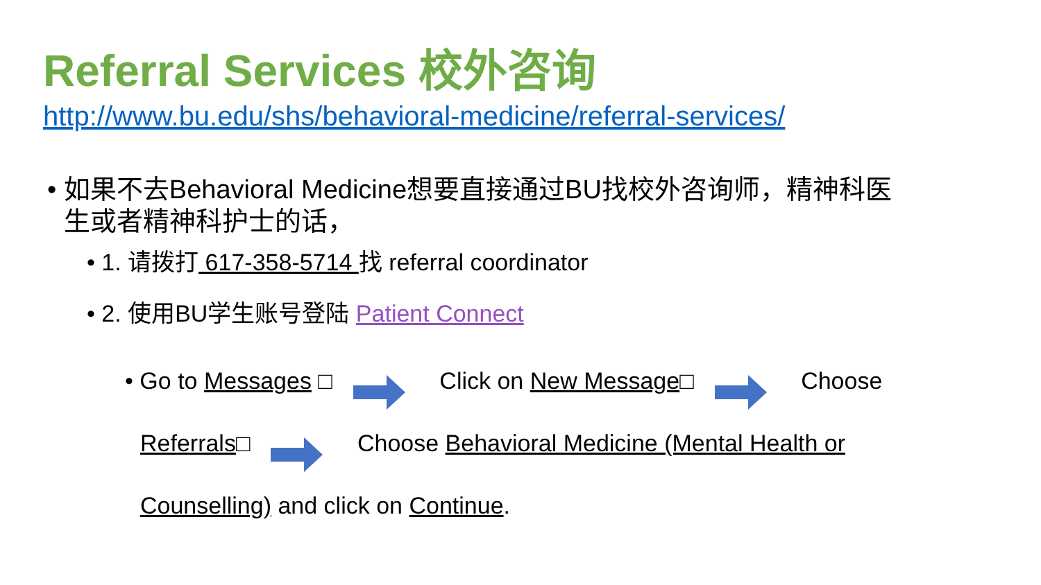Referral Services 校外咨询
http://www.bu.edu/shs/behavioral-medicine/referral-services/
• 如果不去Behavioral Medicine想要直接通过BU找校外咨询师，精神科医生或者精神科护士的话，
• 1. 请拨打 617-358-5714 找 referral coordinator
• 2. 使用BU学生账号登陆 Patient Connect
• Go to Messages □ Click on New Message□ Choose Referrals□ Choose Behavioral Medicine (Mental Health or Counselling) and click on Continue.